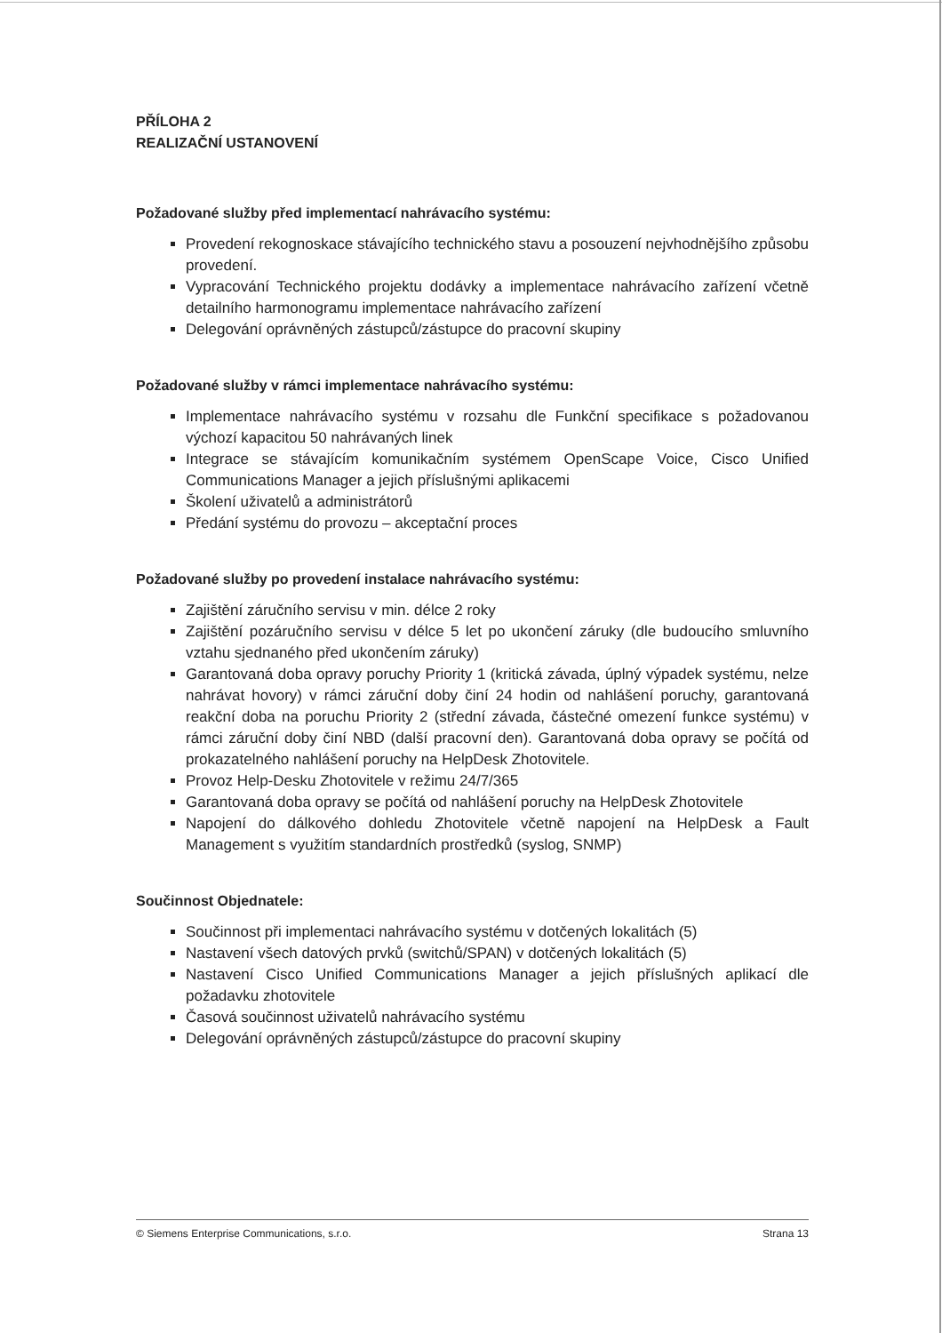PŘÍLOHA 2
REALIZAČNÍ USTANOVENÍ
Požadované služby před implementací nahrávacího systému:
Provedení rekognoskace stávajícího technického stavu a posouzení nejvhodnějšího způsobu provedení.
Vypracování Technického projektu dodávky a implementace nahrávacího zařízení včetně detailního harmonogramu implementace nahrávacího zařízení
Delegování oprávněných zástupců/zástupce do pracovní skupiny
Požadované služby v rámci implementace nahrávacího systému:
Implementace nahrávacího systému v rozsahu dle Funkční specifikace s požadovanou výchozí kapacitou 50 nahrávaných linek
Integrace se stávajícím komunikačním systémem OpenScape Voice, Cisco Unified Communications Manager a jejich příslušnými aplikacemi
Školení uživatelů a administrátorů
Předání systému do provozu – akceptační proces
Požadované služby po provedení instalace nahrávacího systému:
Zajištění záručního servisu v min. délce 2 roky
Zajištění pozáručního servisu v délce 5 let po ukončení záruky (dle budoucího smluvního vztahu sjednaného před ukončením záruky)
Garantovaná doba opravy poruchy Priority 1 (kritická závada, úplný výpadek systému, nelze nahrávat hovory) v rámci záruční doby činí 24 hodin od nahlášení poruchy, garantovaná reakční doba na poruchu Priority 2 (střední závada, částečné omezení funkce systému) v rámci záruční doby činí NBD (další pracovní den). Garantovaná doba opravy se počítá od prokazatelného nahlášení poruchy na HelpDesk Zhotovitele.
Provoz Help-Desku Zhotovitele v režimu 24/7/365
Garantovaná doba opravy se počítá od nahlášení poruchy na HelpDesk Zhotovitele
Napojení do dálkového dohledu Zhotovitele včetně napojení na HelpDesk a Fault Management s využitím standardních prostředků (syslog, SNMP)
Součinnost Objednatele:
Součinnost při implementaci nahrávacího systému v dotčených lokalitách (5)
Nastavení všech datových prvků (switchů/SPAN) v dotčených lokalitách (5)
Nastavení Cisco Unified Communications Manager a jejich příslušných aplikací dle požadavku zhotovitele
Časová součinnost uživatelů nahrávacího systému
Delegování oprávněných zástupců/zástupce do pracovní skupiny
© Siemens Enterprise Communications, s.r.o. Strana 13